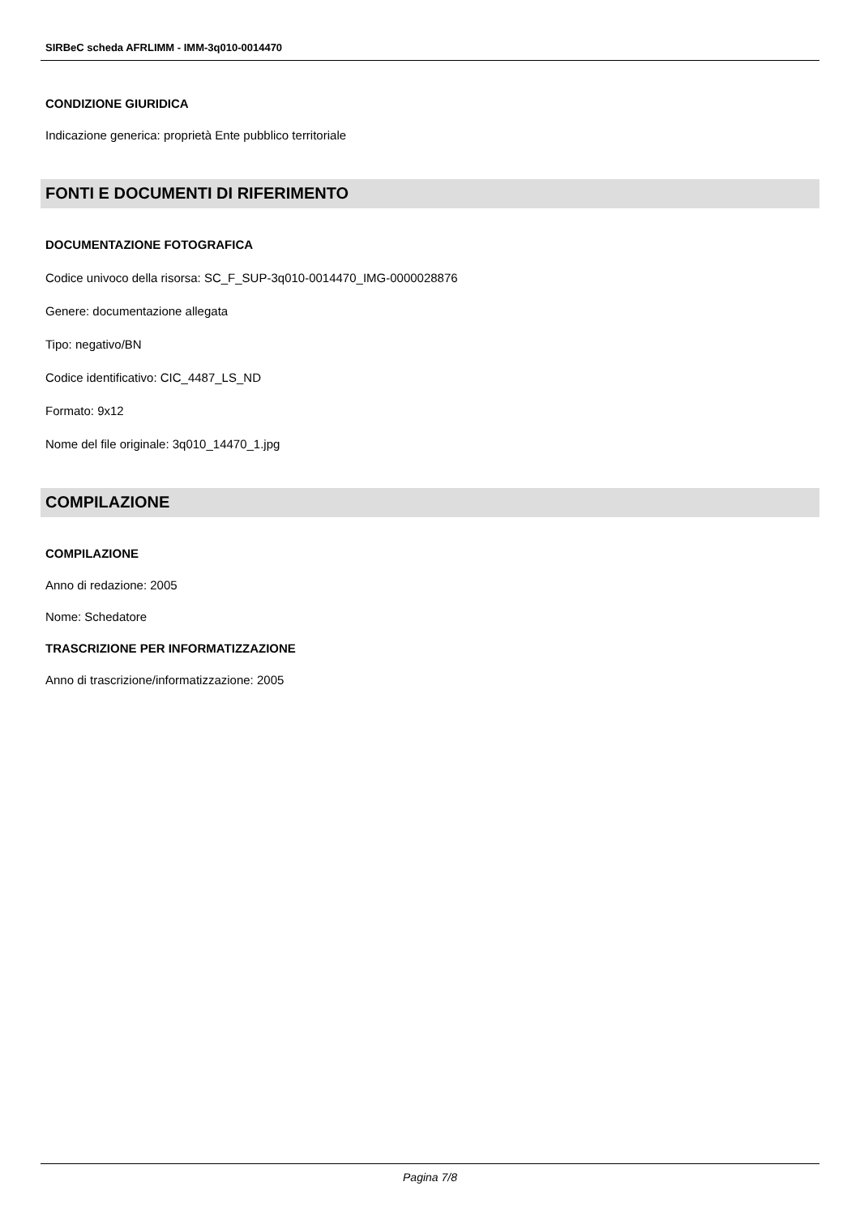SIRBeC scheda AFRLIMM - IMM-3q010-0014470
CONDIZIONE GIURIDICA
Indicazione generica: proprietà Ente pubblico territoriale
FONTI E DOCUMENTI DI RIFERIMENTO
DOCUMENTAZIONE FOTOGRAFICA
Codice univoco della risorsa: SC_F_SUP-3q010-0014470_IMG-0000028876
Genere: documentazione allegata
Tipo: negativo/BN
Codice identificativo: CIC_4487_LS_ND
Formato: 9x12
Nome del file originale: 3q010_14470_1.jpg
COMPILAZIONE
COMPILAZIONE
Anno di redazione: 2005
Nome: Schedatore
TRASCRIZIONE PER INFORMATIZZAZIONE
Anno di trascrizione/informatizzazione: 2005
Pagina 7/8